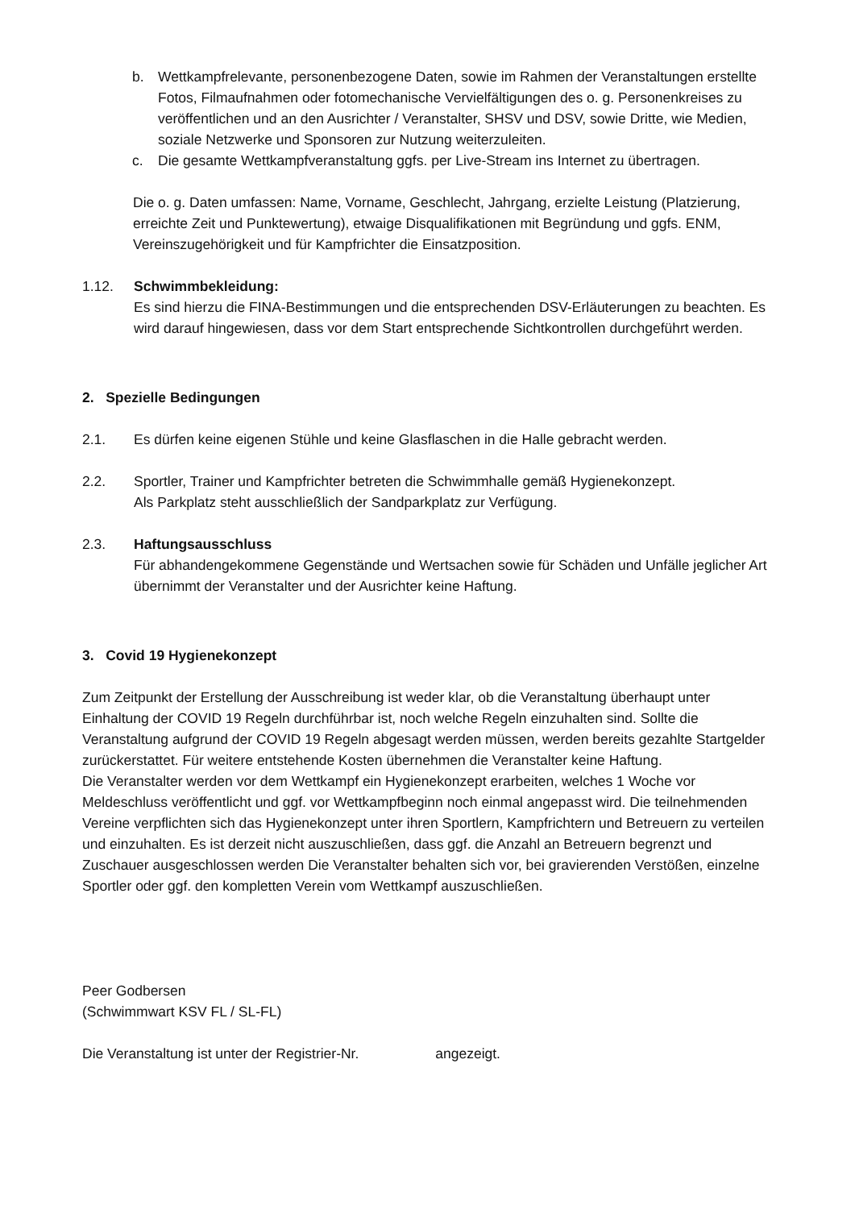b. Wettkampfrelevante, personenbezogene Daten, sowie im Rahmen der Veranstaltungen erstellte Fotos, Filmaufnahmen oder fotomechanische Vervielfältigungen des o. g. Personenkreises zu veröffentlichen und an den Ausrichter / Veranstalter, SHSV und DSV, sowie Dritte, wie Medien, soziale Netzwerke und Sponsoren zur Nutzung weiterzuleiten.
c. Die gesamte Wettkampfveranstaltung ggfs. per Live-Stream ins Internet zu übertragen.
Die o. g. Daten umfassen: Name, Vorname, Geschlecht, Jahrgang, erzielte Leistung (Platzierung, erreichte Zeit und Punktewertung), etwaige Disqualifikationen mit Begründung und ggfs. ENM, Vereinszugehörigkeit und für Kampfrichter die Einsatzposition.
1.12. Schwimmbekleidung:
Es sind hierzu die FINA-Bestimmungen und die entsprechenden DSV-Erläuterungen zu beachten. Es wird darauf hingewiesen, dass vor dem Start entsprechende Sichtkontrollen durchgeführt werden.
2. Spezielle Bedingungen
2.1. Es dürfen keine eigenen Stühle und keine Glasflaschen in die Halle gebracht werden.
2.2. Sportler, Trainer und Kampfrichter betreten die Schwimmhalle gemäß Hygienekonzept.
Als Parkplatz steht ausschließlich der Sandparkplatz zur Verfügung.
2.3. Haftungsausschluss
Für abhandengekommene Gegenstände und Wertsachen sowie für Schäden und Unfälle jeglicher Art übernimmt der Veranstalter und der Ausrichter keine Haftung.
3. Covid 19 Hygienekonzept
Zum Zeitpunkt der Erstellung der Ausschreibung ist weder klar, ob die Veranstaltung überhaupt unter Einhaltung der COVID 19 Regeln durchführbar ist, noch welche Regeln einzuhalten sind. Sollte die Veranstaltung aufgrund der COVID 19 Regeln abgesagt werden müssen, werden bereits gezahlte Startgelder zurückerstattet. Für weitere entstehende Kosten übernehmen die Veranstalter keine Haftung.
Die Veranstalter werden vor dem Wettkampf ein Hygienekonzept erarbeiten, welches 1 Woche vor Meldeschluss veröffentlicht und ggf. vor Wettkampfbeginn noch einmal angepasst wird. Die teilnehmenden Vereine verpflichten sich das Hygienekonzept unter ihren Sportlern, Kampfrichtern und Betreuern zu verteilen und einzuhalten. Es ist derzeit nicht auszuschließen, dass ggf. die Anzahl an Betreuern begrenzt und Zuschauer ausgeschlossen werden Die Veranstalter behalten sich vor, bei gravierenden Verstößen, einzelne Sportler oder ggf. den kompletten Verein vom Wettkampf auszuschließen.
Peer Godbersen
(Schwimmwart KSV FL / SL-FL)
Die Veranstaltung ist unter der Registrier-Nr. angezeigt.